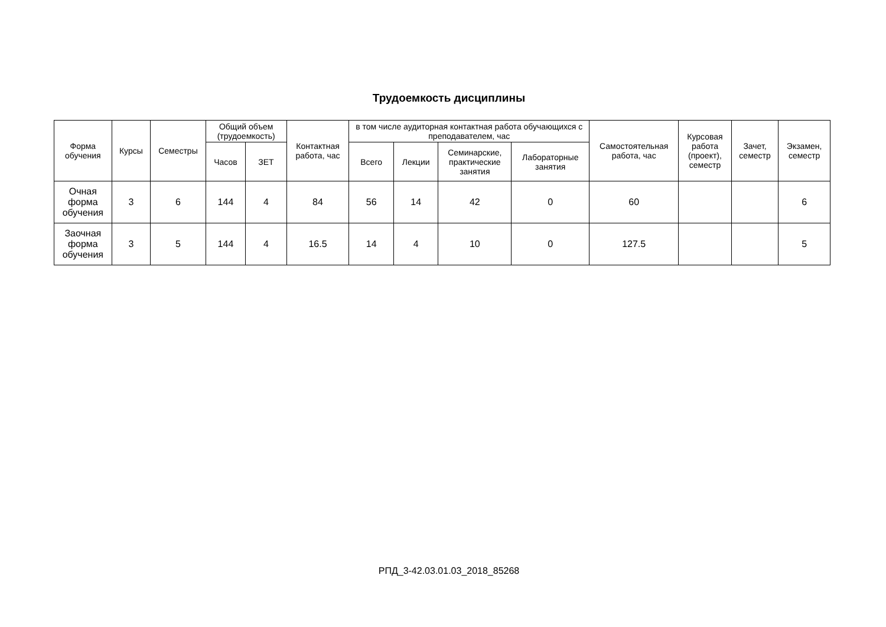Трудоемкость дисциплины
| Форма обучения | Курсы | Семестры | Общий объем (трудоемкость) | | Контактная работа, час | в том числе аудиторная контактная работа обучающихся с преподавателем, час | | | | Самостоятельная работа, час | Курсовая работа (проект), семестр | Зачет, семестр | Экзамен, семестр |
| --- | --- | --- | --- | --- | --- | --- | --- | --- | --- | --- | --- | --- | --- |
| | | | Часов | ЗЕТ | | Всего | Лекции | Семинарские, практические занятия | Лабораторные занятия | | | | |
| Очная форма обучения | 3 | 6 | 144 | 4 | 84 | 56 | 14 | 42 | 0 | 60 | | | 6 |
| Заочная форма обучения | 3 | 5 | 144 | 4 | 16.5 | 14 | 4 | 10 | 0 | 127.5 | | | 5 |
РПД_3-42.03.01.03_2018_85268